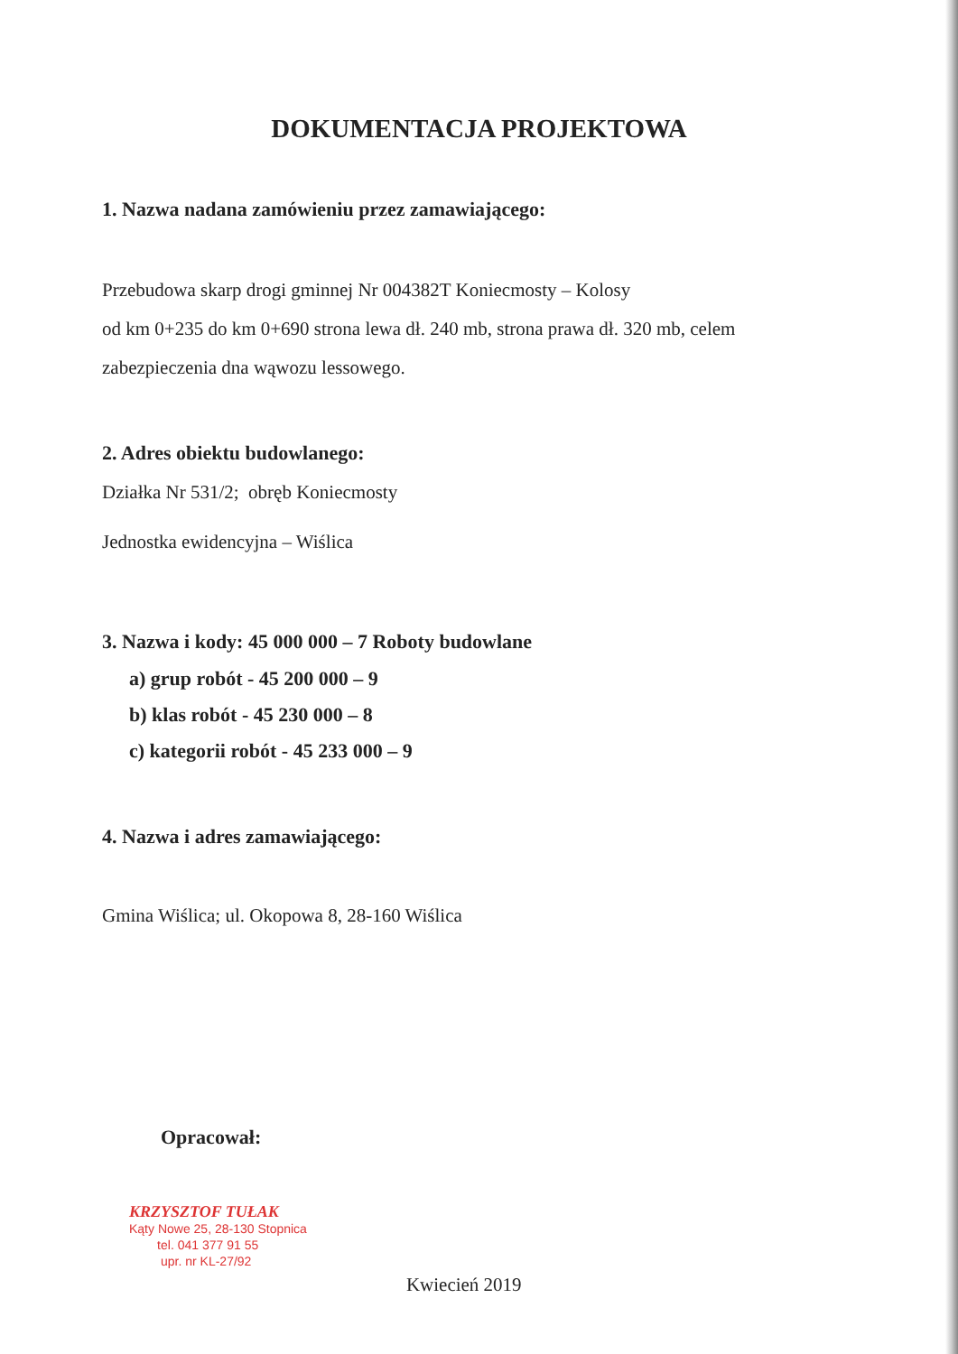DOKUMENTACJA PROJEKTOWA
1. Nazwa nadana zamówieniu przez zamawiającego:
Przebudowa skarp drogi gminnej Nr 004382T Koniecmosty – Kolosy
od km 0+235 do km 0+690 strona lewa dł. 240 mb, strona prawa dł. 320 mb, celem
zabezpieczenia dna wąwozu lessowego.
2. Adres obiektu budowlanego:
Działka Nr 531/2; obręb Koniecmosty
Jednostka ewidencyjna – Wiślica
3. Nazwa i kody: 45 000 000 – 7 Roboty budowlane
a) grup robót - 45 200 000 – 9
b) klas robót - 45 230 000 – 8
c) kategorii robót - 45 233 000 – 9
4. Nazwa i adres zamawiającego:
Gmina Wiślica; ul. Okopowa 8, 28-160 Wiślica
Opracował:
KRZYSZTOF TUŁAK
Kąty Nowe 25, 28-130 Stopnica
tel. 041 377 91 55
upr. nr KL-27/92
Kwiecień 2019